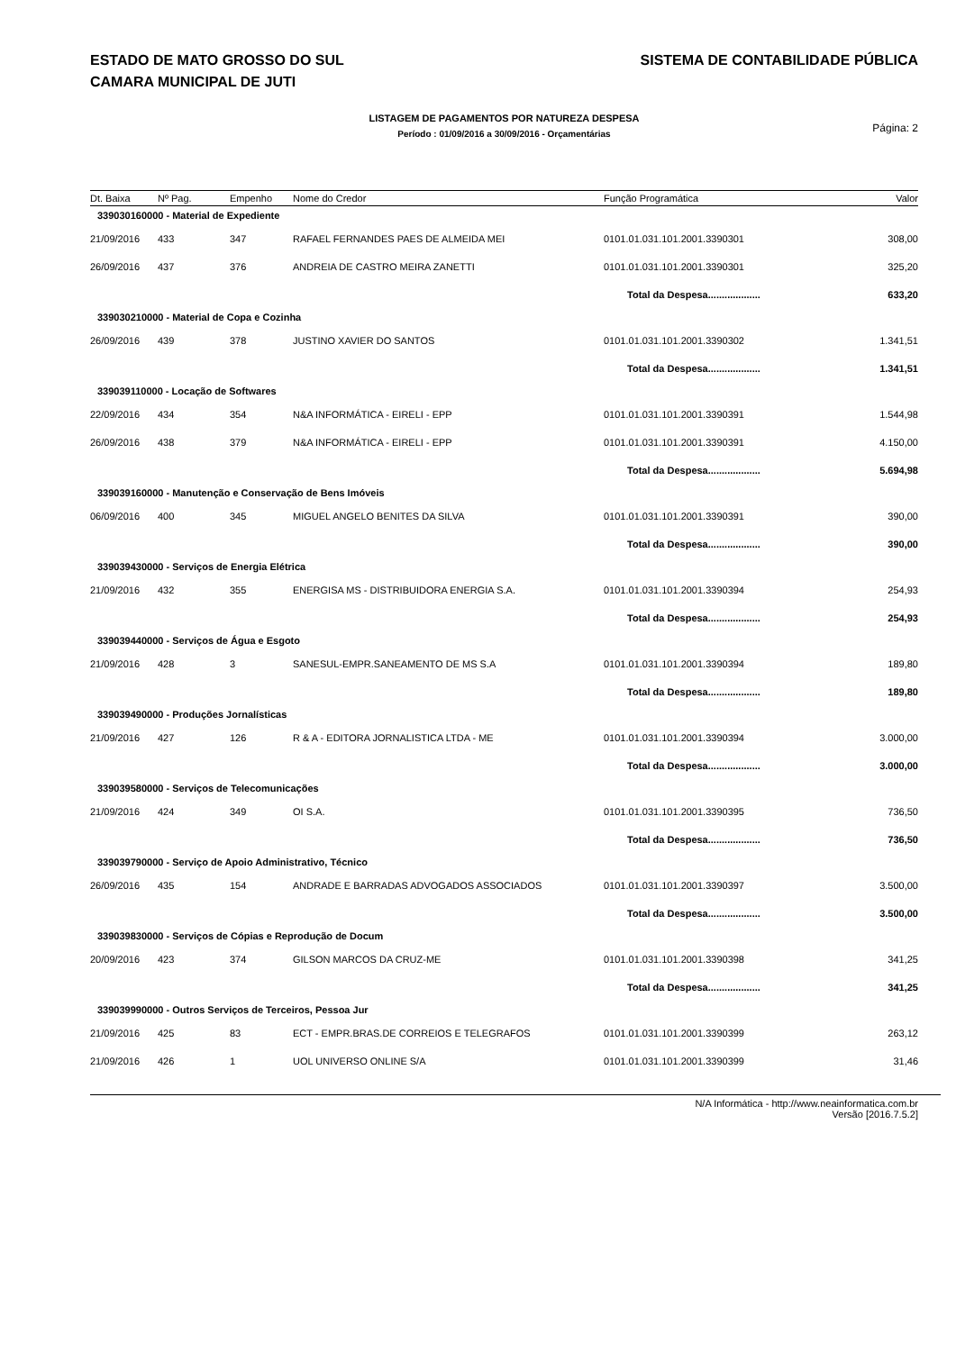ESTADO DE MATO GROSSO DO SUL
CAMARA MUNICIPAL DE JUTI
SISTEMA DE CONTABILIDADE PÚBLICA
LISTAGEM DE PAGAMENTOS POR NATUREZA DESPESA
Período : 01/09/2016 a 30/09/2016 - Orçamentárias
Página: 2
| Dt. Baixa | Nº Pag. | Empenho | Nome do Credor | Função Programática | Valor |
| --- | --- | --- | --- | --- | --- |
| 339030160000 - Material de Expediente | | | | | |
| 21/09/2016 | 433 | 347 | RAFAEL FERNANDES PAES DE ALMEIDA MEI | 0101.01.031.101.2001.3390301 | 308,00 |
| 26/09/2016 | 437 | 376 | ANDREIA DE CASTRO MEIRA ZANETTI | 0101.01.031.101.2001.3390301 | 325,20 |
| Total da Despesa................... | | | | | 633,20 |
| 339030210000 - Material de Copa e Cozinha | | | | | |
| 26/09/2016 | 439 | 378 | JUSTINO XAVIER DO SANTOS | 0101.01.031.101.2001.3390302 | 1.341,51 |
| Total da Despesa................... | | | | | 1.341,51 |
| 339039110000 - Locação de Softwares | | | | | |
| 22/09/2016 | 434 | 354 | N&A INFORMÁTICA - EIRELI - EPP | 0101.01.031.101.2001.3390391 | 1.544,98 |
| 26/09/2016 | 438 | 379 | N&A INFORMÁTICA - EIRELI - EPP | 0101.01.031.101.2001.3390391 | 4.150,00 |
| Total da Despesa................... | | | | | 5.694,98 |
| 339039160000 - Manutenção e Conservação de Bens Imóveis | | | | | |
| 06/09/2016 | 400 | 345 | MIGUEL ANGELO BENITES DA SILVA | 0101.01.031.101.2001.3390391 | 390,00 |
| Total da Despesa................... | | | | | 390,00 |
| 339039430000 - Serviços de Energia Elétrica | | | | | |
| 21/09/2016 | 432 | 355 | ENERGISA MS - DISTRIBUIDORA ENERGIA S.A. | 0101.01.031.101.2001.3390394 | 254,93 |
| Total da Despesa................... | | | | | 254,93 |
| 339039440000 - Serviços de Água e Esgoto | | | | | |
| 21/09/2016 | 428 | 3 | SANESUL-EMPR.SANEAMENTO DE MS S.A | 0101.01.031.101.2001.3390394 | 189,80 |
| Total da Despesa................... | | | | | 189,80 |
| 339039490000 - Produções Jornalísticas | | | | | |
| 21/09/2016 | 427 | 126 | R & A - EDITORA JORNALISTICA LTDA - ME | 0101.01.031.101.2001.3390394 | 3.000,00 |
| Total da Despesa................... | | | | | 3.000,00 |
| 339039580000 - Serviços de Telecomunicações | | | | | |
| 21/09/2016 | 424 | 349 | OI S.A. | 0101.01.031.101.2001.3390395 | 736,50 |
| Total da Despesa................... | | | | | 736,50 |
| 339039790000 - Serviço de Apoio Administrativo, Técnico | | | | | |
| 26/09/2016 | 435 | 154 | ANDRADE E BARRADAS ADVOGADOS ASSOCIADOS | 0101.01.031.101.2001.3390397 | 3.500,00 |
| Total da Despesa................... | | | | | 3.500,00 |
| 339039830000 - Serviços de Cópias e Reprodução de Docum | | | | | |
| 20/09/2016 | 423 | 374 | GILSON MARCOS DA CRUZ-ME | 0101.01.031.101.2001.3390398 | 341,25 |
| Total da Despesa................... | | | | | 341,25 |
| 339039990000 - Outros Serviços de Terceiros, Pessoa Jur | | | | | |
| 21/09/2016 | 425 | 83 | ECT - EMPR.BRAS.DE CORREIOS E TELEGRAFOS | 0101.01.031.101.2001.3390399 | 263,12 |
| 21/09/2016 | 426 | 1 | UOL UNIVERSO ONLINE S/A | 0101.01.031.101.2001.3390399 | 31,46 |
N/A Informática - http://www.neainformatica.com.br
Versão [2016.7.5.2]